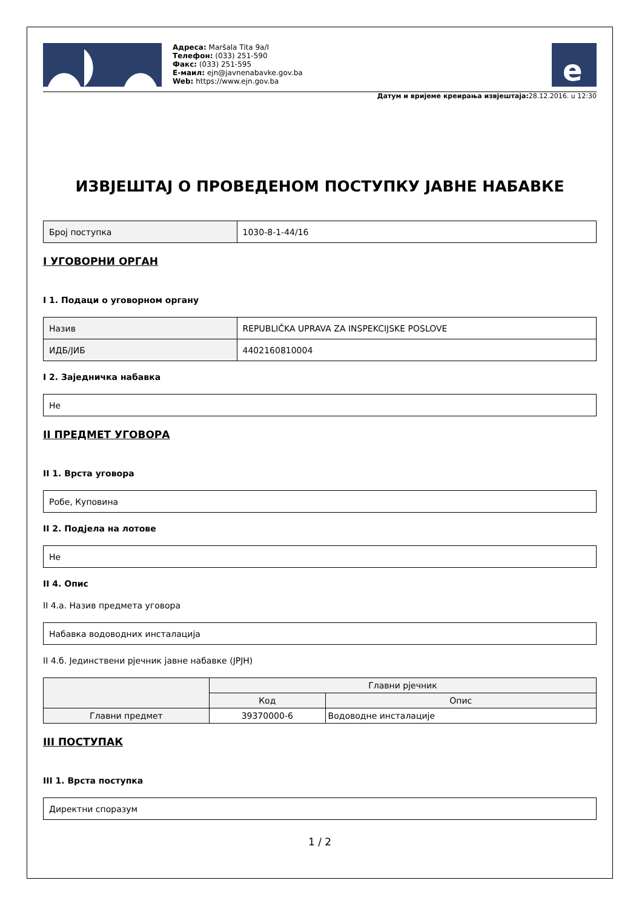Адреса: Maršala Tita 9a/I
Телефон: (033) 251-590
Факс: (033) 251-595
Е-маил: ejn@javnenabavke.gov.ba
Web: https://www.ejn.gov.ba
e
Датум и вријеме креирања извјештаја: 28.12.2016. u 12:30
ИЗВЈЕШТАЈ О ПРОВЕДЕНОМ ПОСТУПКУ ЈАВНЕ НАБАВКЕ
| Број поступка | 1030-8-1-44/16 |
I УГОВОРНИ ОРГАН
I 1. Подаци о уговорном органу
| Назив | REPUBLIČKA UPRAVA ZA INSPEKCIJSKE POSLOVE |
| ИДБ/ЈИБ | 4402160810004 |
I 2. Заједничка набавка
| Не |
II ПРЕДМЕТ УГОВОРА
II 1. Врста уговора
| Робе, Куповина |
II 2. Подјела на лотове
| Не |
II 4. Опис
II 4.а. Назив предмета уговора
| Набавка водоводних инсталација |
II 4.б. Јединствени рјечник јавне набавке (JPJH)
| | Главни рјечник | |
| --- | --- | --- |
| | Код | Опис |
| Главни предмет | 39370000-6 | Водоводне инсталације |
III ПОСТУПАК
III 1. Врста поступка
| Директни споразум |
1 / 2